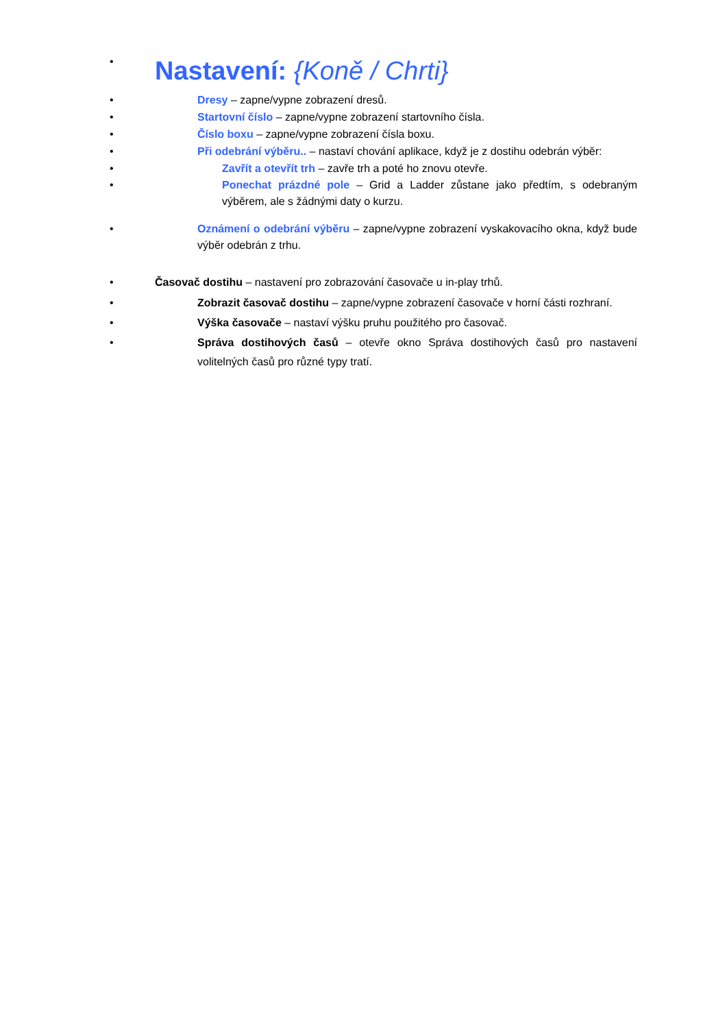•
Nastavení: {Koně / Chrti}
• Dresy – zapne/vypne zobrazení dresů.
• Startovní číslo – zapne/vypne zobrazení startovního čísla.
• Číslo boxu – zapne/vypne zobrazení čísla boxu.
• Při odebrání výběru.. – nastaví chování aplikace, když je z dostihu odebrán výběr:
• Zavřít a otevřít trh – zavře trh a poté ho znovu otevře.
• Ponechat prázdné pole – Grid a Ladder zůstane jako předtím, s odebraným výběrem, ale s žádnými daty o kurzu.
• Oznámení o odebrání výběru – zapne/vypne zobrazení vyskakovacího okna, když bude výběr odebrán z trhu.
• Časovač dostihu – nastavení pro zobrazování časovače u in-play trhů.
• Zobrazit časovač dostihu – zapne/vypne zobrazení časovače v horní části rozhraní.
• Výška časovače – nastaví výšku pruhu použitého pro časovač.
• Správa dostihových časů – otevře okno Správa dostihových časů pro nastavení volitelných časů pro různé typy tratí.